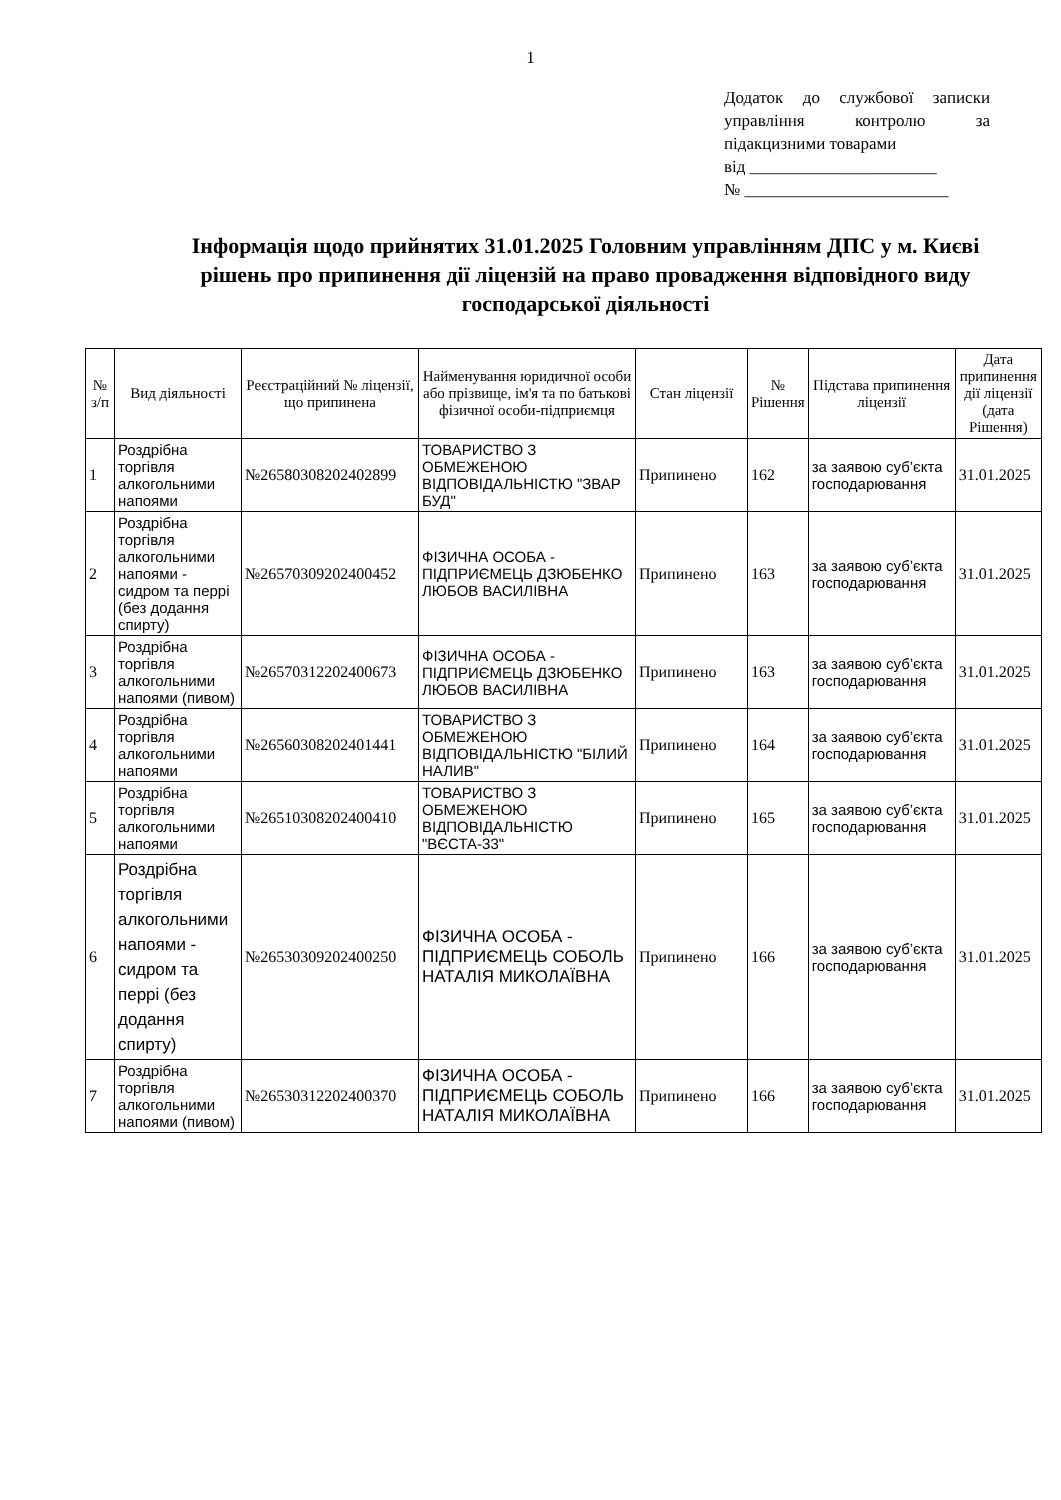1
Додаток до службової записки управління контролю за підакцизними товарами
від ______________________
№ ________________________
Інформація щодо прийнятих 31.01.2025 Головним управлінням ДПС у м. Києві рішень про припинення дії ліцензій на право провадження відповідного виду господарської діяльності
| № з/п | Вид діяльності | Реєстраційний № ліцензії, що припинена | Найменування юридичної особи або прізвище, ім'я та по батькові фізичної особи-підприємця | Стан ліцензії | № Рішення | Підстава припинення ліцензії | Дата припинення дії ліцензії (дата Рішення) |
| --- | --- | --- | --- | --- | --- | --- | --- |
| 1 | Роздрібна торгівля алкогольними напоями | №26580308202402899 | ТОВАРИСТВО З ОБМЕЖЕНОЮ ВІДПОВІДАЛЬНІСТЮ "ЗВАР БУД" | Припинено | 162 | за заявою суб’єкта господарювання | 31.01.2025 |
| 2 | Роздрібна торгівля алкогольними напоями - сидром та перрі (без додання спирту) | №26570309202400452 | ФІЗИЧНА ОСОБА - ПІДПРИЄМЕЦЬ ДЗЮБЕНКО ЛЮБОВ ВАСИЛІВНА | Припинено | 163 | за заявою суб’єкта господарювання | 31.01.2025 |
| 3 | Роздрібна торгівля алкогольними напоями (пивом) | №26570312202400673 | ФІЗИЧНА ОСОБА - ПІДПРИЄМЕЦЬ ДЗЮБЕНКО ЛЮБОВ ВАСИЛІВНА | Припинено | 163 | за заявою суб’єкта господарювання | 31.01.2025 |
| 4 | Роздрібна торгівля алкогольними напоями | №26560308202401441 | ТОВАРИСТВО З ОБМЕЖЕНОЮ ВІДПОВІДАЛЬНІСТЮ "БІЛИЙ НАЛИВ" | Припинено | 164 | за заявою суб’єкта господарювання | 31.01.2025 |
| 5 | Роздрібна торгівля алкогольними напоями | №26510308202400410 | ТОВАРИСТВО З ОБМЕЖЕНОЮ ВІДПОВІДАЛЬНІСТЮ "ВЄСТА-33" | Припинено | 165 | за заявою суб’єкта господарювання | 31.01.2025 |
| 6 | Роздрібна торгівля алкогольними напоями - сидром та перрі (без додання спирту) | №26530309202400250 | ФІЗИЧНА ОСОБА - ПІДПРИЄМЕЦЬ СОБОЛЬ НАТАЛІЯ МИКОЛАЇВНА | Припинено | 166 | за заявою суб’єкта господарювання | 31.01.2025 |
| 7 | Роздрібна торгівля алкогольними напоями (пивом) | №26530312202400370 | ФІЗИЧНА ОСОБА - ПІДПРИЄМЕЦЬ СОБОЛЬ НАТАЛІЯ МИКОЛАЇВНА | Припинено | 166 | за заявою суб’єкта господарювання | 31.01.2025 |